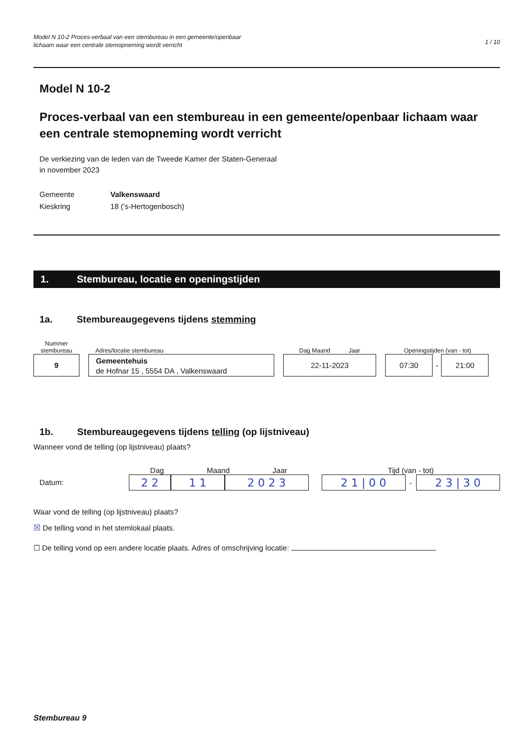Model N 10-2 Proces-verbaal van een stembureau in een gemeente/openbaar
lichaam waar een centrale stemopneming wordt verricht
1 / 10
Model N 10-2
Proces-verbaal van een stembureau in een gemeente/openbaar lichaam waar een centrale stemopneming wordt verricht
De verkiezing van de leden van de Tweede Kamer der Staten-Generaal
in november 2023
Gemeente
Valkenswaard
Kieskring
18 ('s-Hertogenbosch)
1. Stembureau, locatie en openingstijden
1a. Stembureaugegevens tijdens stemming
Nummer
stembureau
9
Adres/locatie stembureau
Gemeentehuis
de Hofnar 15 , 5554 DA , Valkenswaard
Dag Maand Jaar
22-11-2023
Openingstijden (van - tot)
07:30
-
21:00
1b. Stembureaugegevens tijdens telling (op lijstniveau)
Wanneer vond de telling (op lijstniveau) plaats?
Datum:
Dag Maand Jaar
2 2 1 1 2 0 2 3
Tijd (van - tot)
2 1 | 0 0
-
2 3 | 3 0
Waar vond de telling (op lijstniveau) plaats?
☒ De telling vond in het stemlokaal plaats.
☐ De telling vond op een andere locatie plaats. Adres of omschrijving locatie:
Stembureau 9